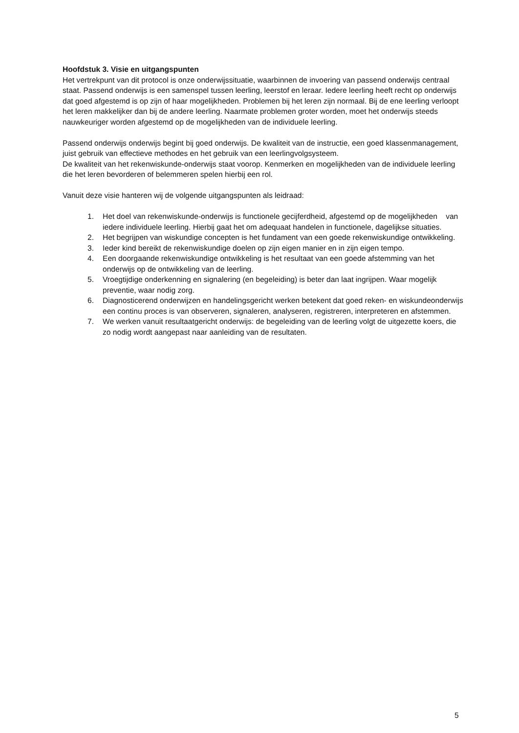Hoofdstuk 3. Visie en uitgangspunten
Het vertrekpunt van dit protocol is onze onderwijssituatie, waarbinnen de invoering van passend onderwijs centraal staat. Passend onderwijs is een samenspel tussen leerling, leerstof en leraar. Iedere leerling heeft recht op onderwijs dat goed afgestemd is op zijn of haar mogelijkheden. Problemen bij het leren zijn normaal. Bij de ene leerling verloopt het leren makkelijker dan bij de andere leerling. Naarmate problemen groter worden, moet het onderwijs steeds nauwkeuriger worden afgestemd op de mogelijkheden van de individuele leerling.
Passend onderwijs onderwijs begint bij goed onderwijs. De kwaliteit van de instructie, een goed klassenmanagement, juist gebruik van effectieve methodes en het gebruik van een leerlingvolgsysteem.
De kwaliteit van het rekenwiskunde-onderwijs staat voorop. Kenmerken en mogelijkheden van de individuele leerling die het leren bevorderen of belemmeren spelen hierbij een rol.
Vanuit deze visie hanteren wij de volgende uitgangspunten als leidraad:
1. Het doel van rekenwiskunde-onderwijs is functionele gecijferdheid, afgestemd op de mogelijkheden van iedere individuele leerling. Hierbij gaat het om adequaat handelen in functionele, dagelijkse situaties.
2. Het begrijpen van wiskundige concepten is het fundament van een goede rekenwiskundige ontwikkeling.
3. Ieder kind bereikt de rekenwiskundige doelen op zijn eigen manier en in zijn eigen tempo.
4. Een doorgaande rekenwiskundige ontwikkeling is het resultaat van een goede afstemming van het onderwijs op de ontwikkeling van de leerling.
5. Vroegtijdige onderkenning en signalering (en begeleiding) is beter dan laat ingrijpen. Waar mogelijk preventie, waar nodig zorg.
6. Diagnosticerend onderwijzen en handelingsgericht werken betekent dat goed reken- en wiskundeonderwijs een continu proces is van observeren, signaleren, analyseren, registreren, interpreteren en afstemmen.
7. We werken vanuit resultaatgericht onderwijs: de begeleiding van de leerling volgt de uitgezette koers, die zo nodig wordt aangepast naar aanleiding van de resultaten.
5